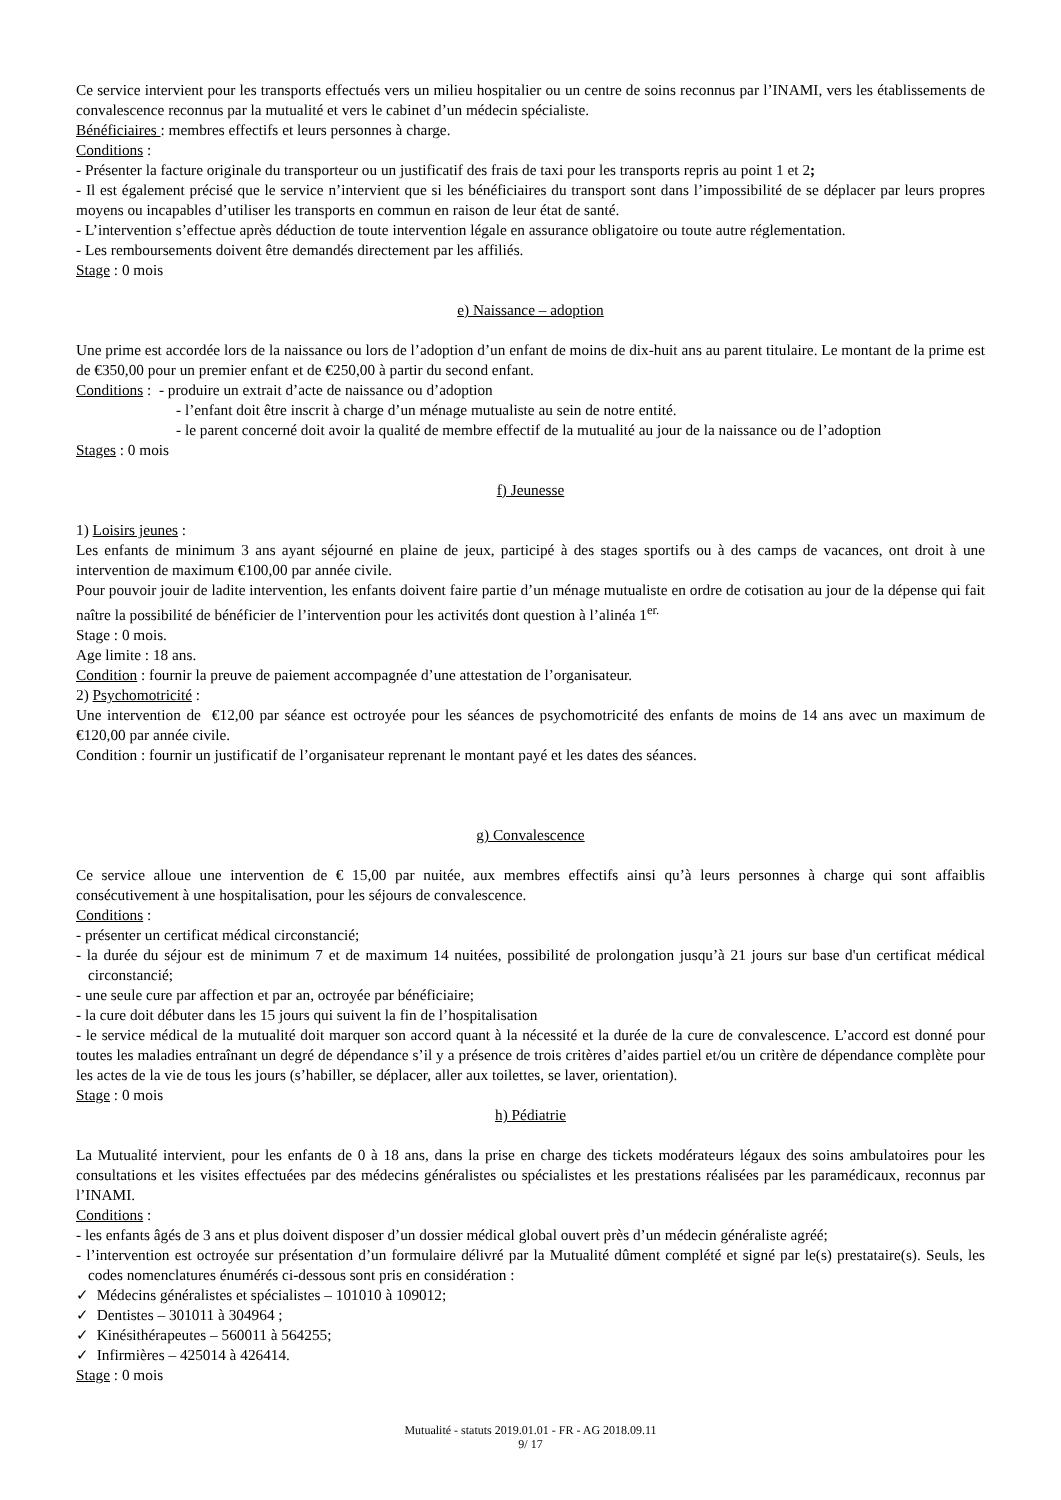Ce service intervient pour les transports effectués vers un milieu hospitalier ou un centre de soins reconnus par l’INAMI, vers les établissements de convalescence reconnus par la mutualité et vers le cabinet d’un médecin spécialiste.
Bénéficiaires : membres effectifs et leurs personnes à charge.
Conditions :
- Présenter la facture originale du transporteur ou un justificatif des frais de taxi pour les transports repris au point 1 et 2;
- Il est également précisé que le service n’intervient que si les bénéficiaires du transport sont dans l’impossibilité de se déplacer par leurs propres moyens ou incapables d’utiliser les transports en commun en raison de leur état de santé.
- L’intervention s’effectue après déduction de toute intervention légale en assurance obligatoire ou toute autre réglementation.
- Les remboursements doivent être demandés directement par les affiliés.
Stage : 0 mois
e) Naissance – adoption
Une prime est accordée lors de la naissance ou lors de l’adoption d’un enfant de moins de dix-huit ans au parent titulaire. Le montant de la prime est de €350,00 pour un premier enfant et de €250,00 à partir du second enfant.
Conditions : - produire un extrait d’acte de naissance ou d’adoption
- l’enfant doit être inscrit à charge d’un ménage mutualiste au sein de notre entité.
- le parent concerné doit avoir la qualité de membre effectif de la mutualité au jour de la naissance ou de l’adoption
Stages : 0 mois
f) Jeunesse
1) Loisirs jeunes :
Les enfants de minimum 3 ans ayant séjourné en plaine de jeux, participé à des stages sportifs ou à des camps de vacances, ont droit à une intervention de maximum €100,00 par année civile.
Pour pouvoir jouir de ladite intervention, les enfants doivent faire partie d’un ménage mutualiste en ordre de cotisation au jour de la dépense qui fait naître la possibilité de bénéficier de l’intervention pour les activités dont question à l’alinéa 1<sup>er.</sup>
Stage : 0 mois.
Age limite : 18 ans.
Condition : fournir la preuve de paiement accompagnée d’une attestation de l’organisateur.
2) Psychomotricité :
Une intervention de €12,00 par séance est octroyée pour les séances de psychomotricité des enfants de moins de 14 ans avec un maximum de €120,00 par année civile.
Condition : fournir un justificatif de l’organisateur reprenant le montant payé et les dates des séances.
g) Convalescence
Ce service alloue une intervention de € 15,00 par nuitée, aux membres effectifs ainsi qu’à leurs personnes à charge qui sont affaiblis consécutivement à une hospitalisation, pour les séjours de convalescence.
Conditions :
- présenter un certificat médical circonstancié;
- la durée du séjour est de minimum 7 et de maximum 14 nuitées, possibilité de prolongation jusqu’à 21 jours sur base d'un certificat médical circonstancié;
- une seule cure par affection et par an, octroyée par bénéficiaire;
- la cure doit débuter dans les 15 jours qui suivent la fin de l’hospitalisation
- le service médical de la mutualité doit marquer son accord quant à la nécessité et la durée de la cure de convalescence. L’accord est donné pour toutes les maladies entraînant un degré de dépendance s’il y a présence de trois critères d’aides partiel et/ou un critère de dépendance complète pour les actes de la vie de tous les jours (s’habiller, se déplacer, aller aux toilettes, se laver, orientation).
Stage : 0 mois
h) Pédiatrie
La Mutualité intervient, pour les enfants de 0 à 18 ans, dans la prise en charge des tickets modérateurs légaux des soins ambulatoires pour les consultations et les visites effectuées par des médecins généralistes ou spécialistes et les prestations réalisées par les paramédicaux, reconnus par l’INAMI.
Conditions :
- les enfants âgés de 3 ans et plus doivent disposer d’un dossier médical global ouvert près d’un médecin généraliste agréé;
- l’intervention est octroyée sur présentation d’un formulaire délivré par la Mutualité dûment complété et signé par le(s) prestataire(s). Seuls, les codes nomenclatures énumérés ci-dessous sont pris en considération :
✓ Médecins généralistes et spécialistes – 101010 à 109012;
✓ Dentistes – 301011 à 304964 ;
✓ Kinésithérapeutes – 560011 à 564255;
✓ Infirmières – 425014 à 426414.
Stage : 0 mois
Mutualité - statuts 2019.01.01 - FR - AG 2018.09.11
9/ 17